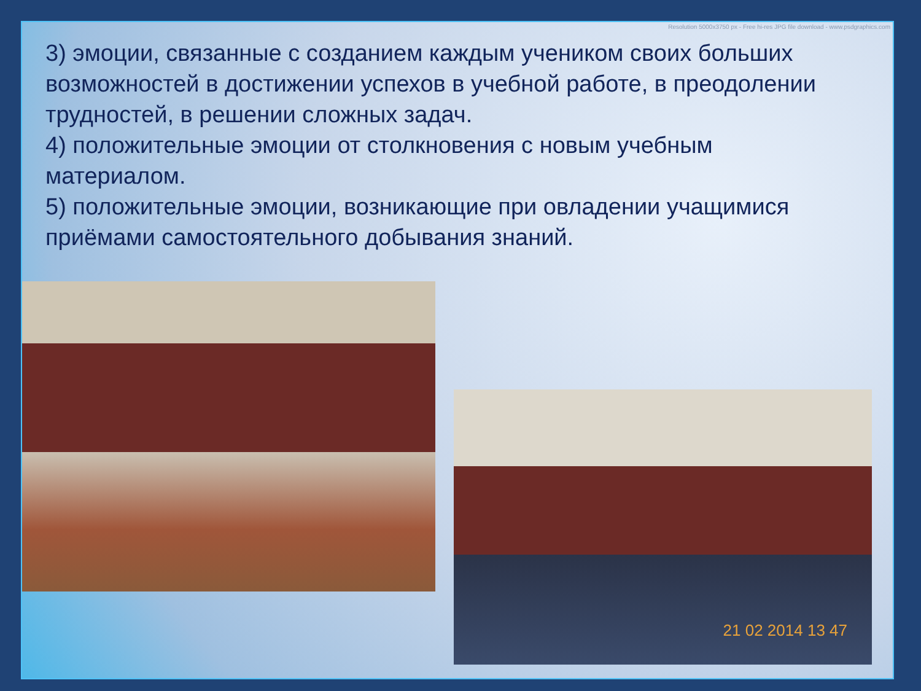Resolution 5000x3750 px - Free hi-res JPG file download - www.psdgraphics.com
3) эмоции, связанные с созданием каждым учеником своих больших возможностей в достижении успехов в учебной работе, в преодолении трудностей, в решении сложных задач.
4) положительные эмоции от столкновения с новым учебным материалом.
5) положительные эмоции, возникающие при овладении учащимися приёмами самостоятельного добывания знаний.
21 02 2014 13 47